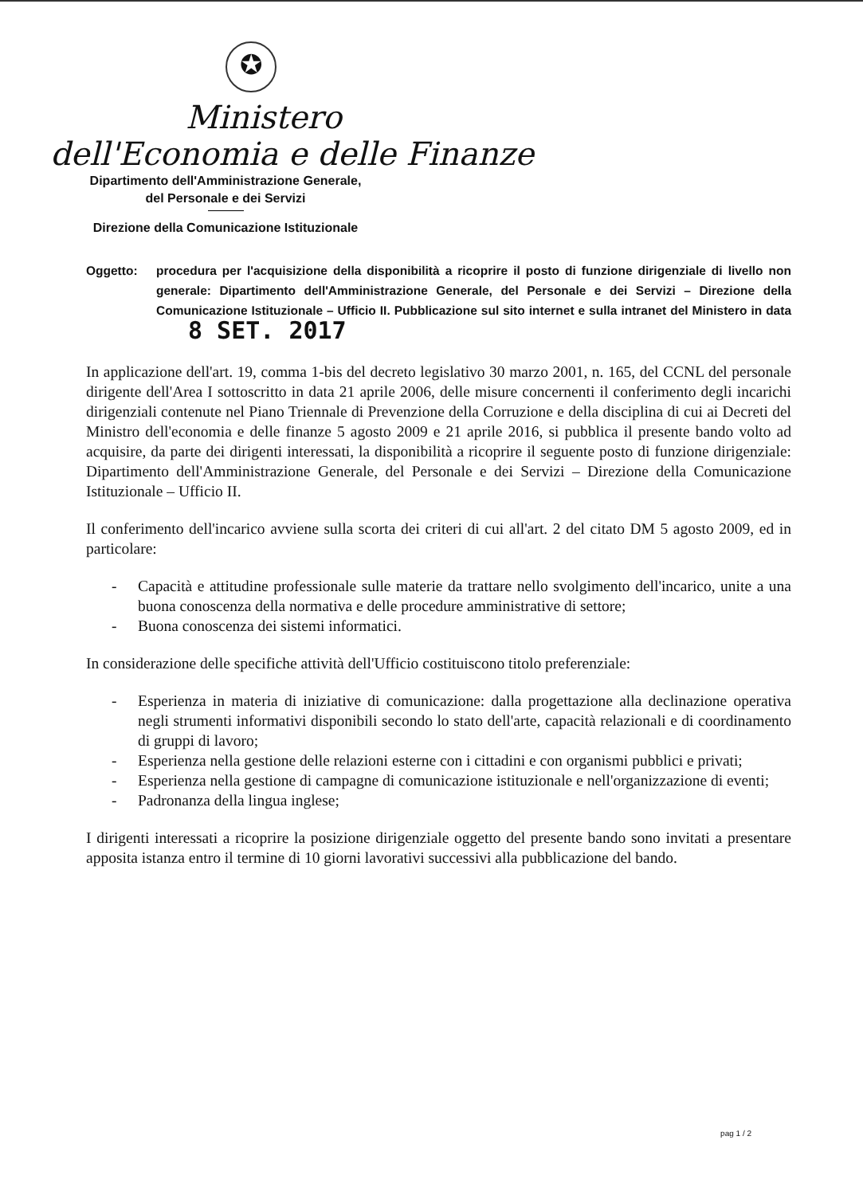✪
Ministero
dell'Economia e delle Finanze
Dipartimento dell'Amministrazione Generale,
del Personale e dei Servizi
Direzione della Comunicazione Istituzionale
Oggetto: procedura per l'acquisizione della disponibilità a ricoprire il posto di funzione dirigenziale di livello non generale: Dipartimento dell'Amministrazione Generale, del Personale e dei Servizi – Direzione della Comunicazione Istituzionale – Ufficio II. Pubblicazione sul sito internet e sulla intranet del Ministero in data 8 SET. 2017
In applicazione dell'art. 19, comma 1-bis del decreto legislativo 30 marzo 2001, n. 165, del CCNL del personale dirigente dell'Area I sottoscritto in data 21 aprile 2006, delle misure concernenti il conferimento degli incarichi dirigenziali contenute nel Piano Triennale di Prevenzione della Corruzione e della disciplina di cui ai Decreti del Ministro dell'economia e delle finanze 5 agosto 2009 e 21 aprile 2016, si pubblica il presente bando volto ad acquisire, da parte dei dirigenti interessati, la disponibilità a ricoprire il seguente posto di funzione dirigenziale: Dipartimento dell'Amministrazione Generale, del Personale e dei Servizi – Direzione della Comunicazione Istituzionale – Ufficio II.
Il conferimento dell'incarico avviene sulla scorta dei criteri di cui all'art. 2 del citato DM 5 agosto 2009, ed in particolare:
- Capacità e attitudine professionale sulle materie da trattare nello svolgimento dell'incarico, unite a una buona conoscenza della normativa e delle procedure amministrative di settore;
- Buona conoscenza dei sistemi informatici.
In considerazione delle specifiche attività dell'Ufficio costituiscono titolo preferenziale:
- Esperienza in materia di iniziative di comunicazione: dalla progettazione alla declinazione operativa negli strumenti informativi disponibili secondo lo stato dell'arte, capacità relazionali e di coordinamento di gruppi di lavoro;
- Esperienza nella gestione delle relazioni esterne con i cittadini e con organismi pubblici e privati;
- Esperienza nella gestione di campagne di comunicazione istituzionale e nell'organizzazione di eventi;
- Padronanza della lingua inglese;
I dirigenti interessati a ricoprire la posizione dirigenziale oggetto del presente bando sono invitati a presentare apposita istanza entro il termine di 10 giorni lavorativi successivi alla pubblicazione del bando.
pag 1 / 2